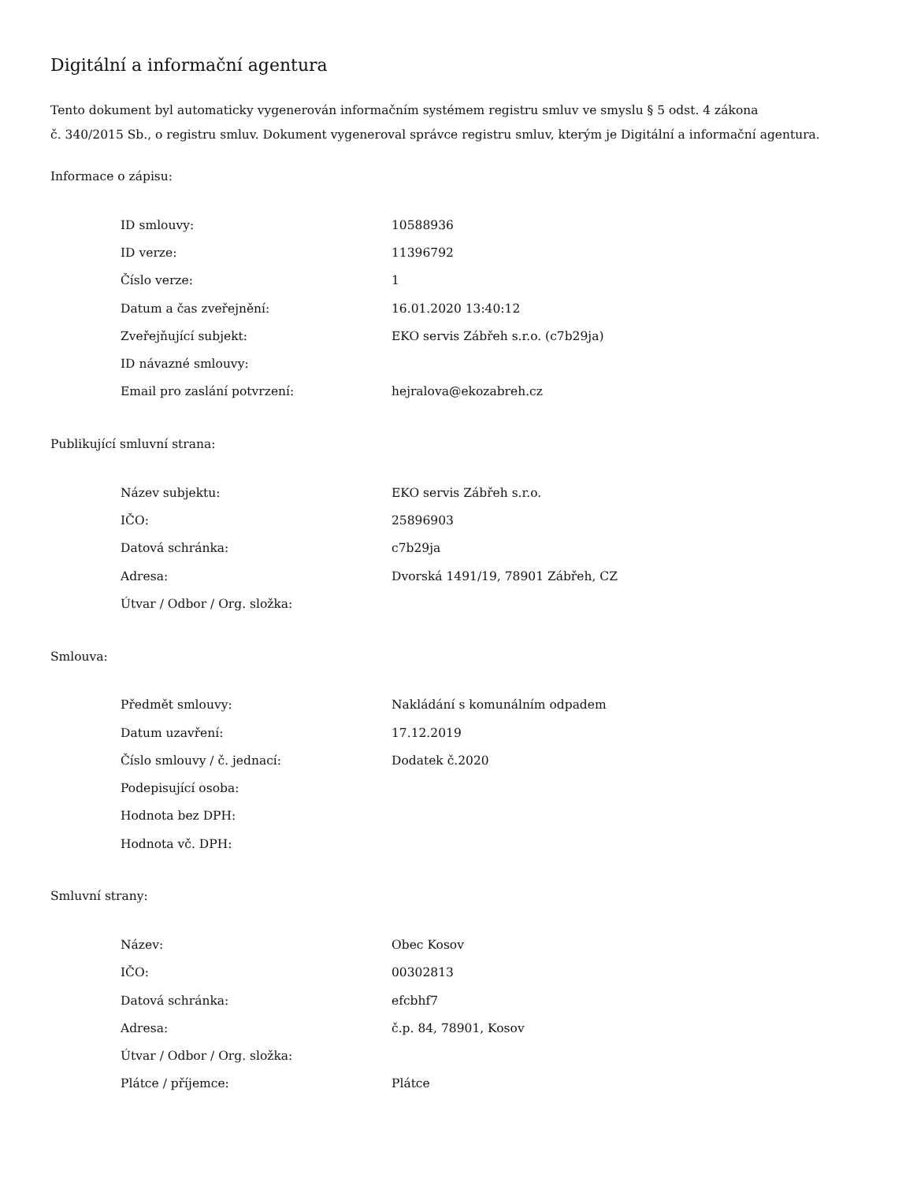Digitální a informační agentura
Tento dokument byl automaticky vygenerován informačním systémem registru smluv ve smyslu § 5 odst. 4 zákona
č. 340/2015 Sb., o registru smluv. Dokument vygeneroval správce registru smluv, kterým je Digitální a informační agentura.
Informace o zápisu:
| ID smlouvy: | 10588936 |
| ID verze: | 11396792 |
| Číslo verze: | 1 |
| Datum a čas zveřejnění: | 16.01.2020 13:40:12 |
| Zveřejňující subjekt: | EKO servis Zábřeh s.r.o. (c7b29ja) |
| ID návazné smlouvy: | |
| Email pro zaslání potvrzení: | hejralova@ekozabreh.cz |
Publikující smluvní strana:
| Název subjektu: | EKO servis Zábřeh s.r.o. |
| IČO: | 25896903 |
| Datová schránka: | c7b29ja |
| Adresa: | Dvorská 1491/19, 78901 Zábřeh, CZ |
| Útvar / Odbor / Org. složka: | |
Smlouva:
| Předmět smlouvy: | Nakládání s komunálním odpadem |
| Datum uzavření: | 17.12.2019 |
| Číslo smlouvy / č. jednací: | Dodatek č.2020 |
| Podepisující osoba: | |
| Hodnota bez DPH: | |
| Hodnota vč. DPH: | |
Smluvní strany:
| Název: | Obec Kosov |
| IČO: | 00302813 |
| Datová schránka: | efcbhf7 |
| Adresa: | č.p. 84, 78901, Kosov |
| Útvar / Odbor / Org. složka: | |
| Plátce / příjemce: | Plátce |